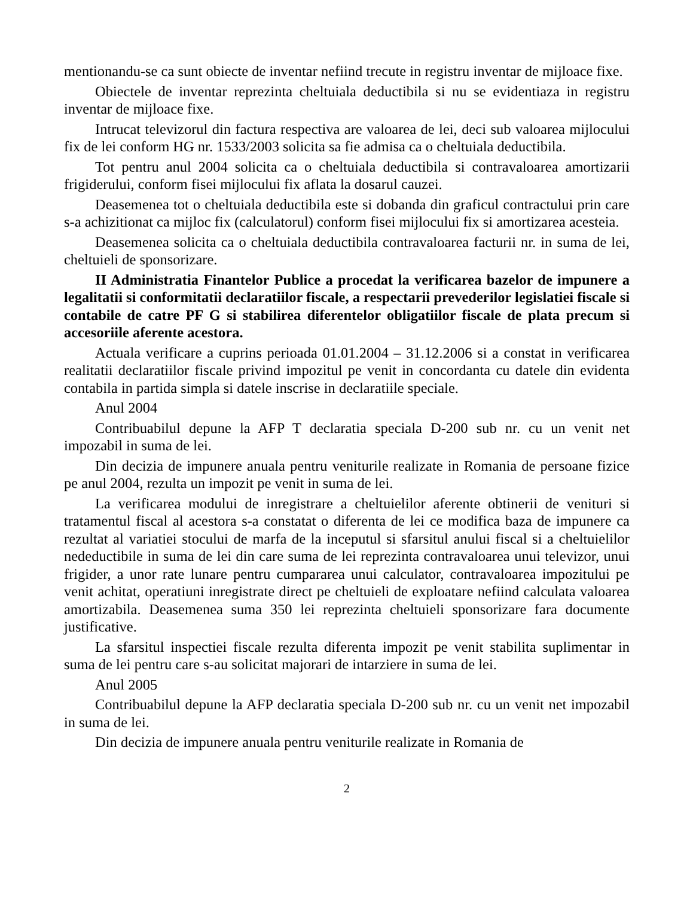mentionandu-se ca sunt obiecte de inventar nefiind trecute in registru inventar de mijloace fixe.
Obiectele de inventar reprezinta cheltuiala deductibila si nu se evidentiaza in registru inventar de mijloace fixe.
Intrucat televizorul din factura respectiva are valoarea de lei, deci sub valoarea mijlocului fix de lei conform HG nr. 1533/2003 solicita sa fie admisa ca o cheltuiala deductibila.
Tot pentru anul 2004 solicita ca o cheltuiala deductibila si contravaloarea amortizarii frigiderului, conform fisei mijlocului fix aflata la dosarul cauzei.
Deasemenea tot o cheltuiala deductibila este si dobanda din graficul contractului prin care s-a achizitionat ca mijloc fix (calculatorul) conform fisei mijlocului fix si amortizarea acesteia.
Deasemenea solicita ca o cheltuiala deductibila contravaloarea facturii nr. in suma de lei, cheltuieli de sponsorizare.
II Administratia Finantelor Publice a procedat la verificarea bazelor de impunere a legalitatii si conformitatii declaratiilor fiscale, a respectarii prevederilor legislatiei fiscale si contabile de catre PF G si stabilirea diferentelor obligatiilor fiscale de plata precum si accesoriile aferente acestora.
Actuala verificare a cuprins perioada 01.01.2004 – 31.12.2006 si a constat in verificarea realitatii declaratiilor fiscale privind impozitul pe venit in concordanta cu datele din evidenta contabila in partida simpla si datele inscrise in declaratiile speciale.
Anul 2004
Contribuabilul depune la AFP T declaratia speciala D-200 sub nr. cu un venit net impozabil in suma de lei.
Din decizia de impunere anuala pentru veniturile realizate in Romania de persoane fizice pe anul 2004, rezulta un impozit pe venit in suma de lei.
La verificarea modului de inregistrare a cheltuielilor aferente obtinerii de venituri si tratamentul fiscal al acestora s-a constatat o diferenta de lei ce modifica baza de impunere ca rezultat al variatiei stocului de marfa de la inceputul si sfarsitul anului fiscal si a cheltuielilor nedeductibile in suma de lei din care suma de lei reprezinta contravaloarea unui televizor, unui frigider, a unor rate lunare pentru cumpararea unui calculator, contravaloarea impozitului pe venit achitat, operatiuni inregistrate direct pe cheltuieli de exploatare nefiind calculata valoarea amortizabila. Deasemenea suma 350 lei reprezinta cheltuieli sponsorizare fara documente justificative.
La sfarsitul inspectiei fiscale rezulta diferenta impozit pe venit stabilita suplimentar in suma de lei pentru care s-au solicitat majorari de intarziere in suma de lei.
Anul 2005
Contribuabilul depune la AFP declaratia speciala D-200 sub nr. cu un venit net impozabil in suma de lei.
Din decizia de impunere anuala pentru veniturile realizate in Romania de
2